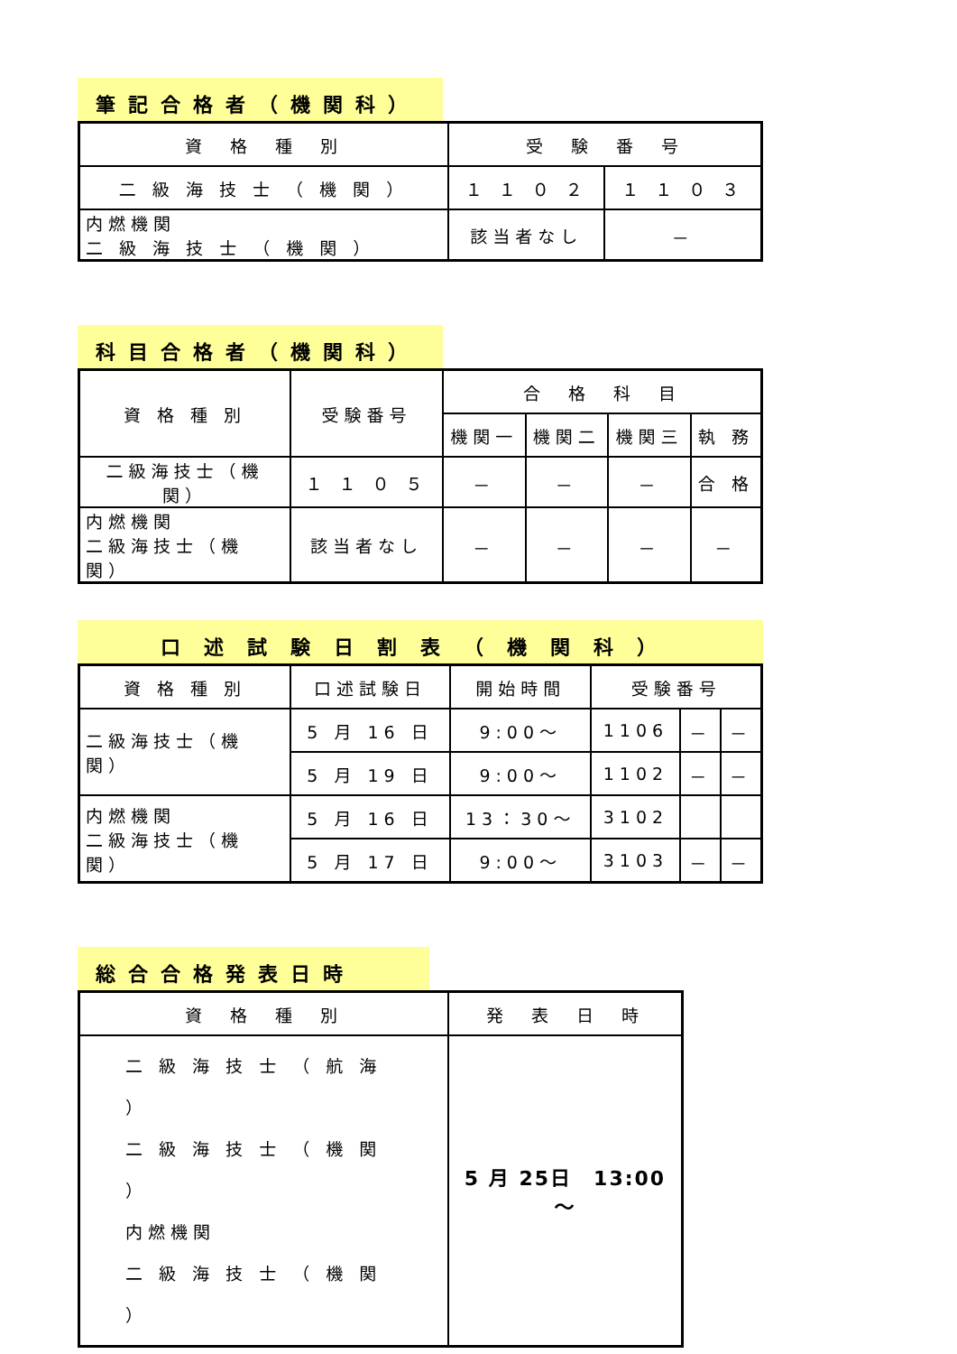筆記合格者（機関科）
| 資 格 種 別 | 受 験 番 号 | |
| --- | --- | --- |
| 二 級 海 技 士 （ 機 関 ） | １ １ ０ ２ | １ １ ０ ３ |
| 内燃機関 二 級 海 技 士 （ 機 関 ） | 該当者なし | － |
科目合格者（機関科）
| 資 格 種 別 | 受験番号 | 合 格 科 目 | | | |
| --- | --- | --- | --- | --- | --- |
| | | 機関一 | 機関二 | 機関三 | 執 務 |
| 二級海技士（機関） | １ １ ０ ５ | － | － | － | 合 格 |
| 内燃機関 二級海技士（機関） | 該当者なし | － | － | － | － |
口述試験日割表（機関科）
| 資 格 種 別 | 口述試験日 | 開始時間 | 受験番号 | | |
| --- | --- | --- | --- | --- | --- |
| 二級海技士（機関） | 5 月 16 日 | 9:00～ | 1106 | － | － |
| | 5 月 19 日 | 9:00～ | 1102 | － | － |
| 内燃機関 二級海技士（機関） | 5 月 16 日 | 13：30～ | 3102 | | |
| | 5 月 17 日 | 9:00～ | 3103 | － | － |
総合合格発表日時
| 資 格 種 別 | 発 表 日 時 |
| --- | --- |
| 二 級 海 技 士 （ 航 海 ） 二 級 海 技 士 （ 機 関 ） 内燃機関 二 級 海 技 士 （ 機 関 ） | 5 月 25日 13:00～ |